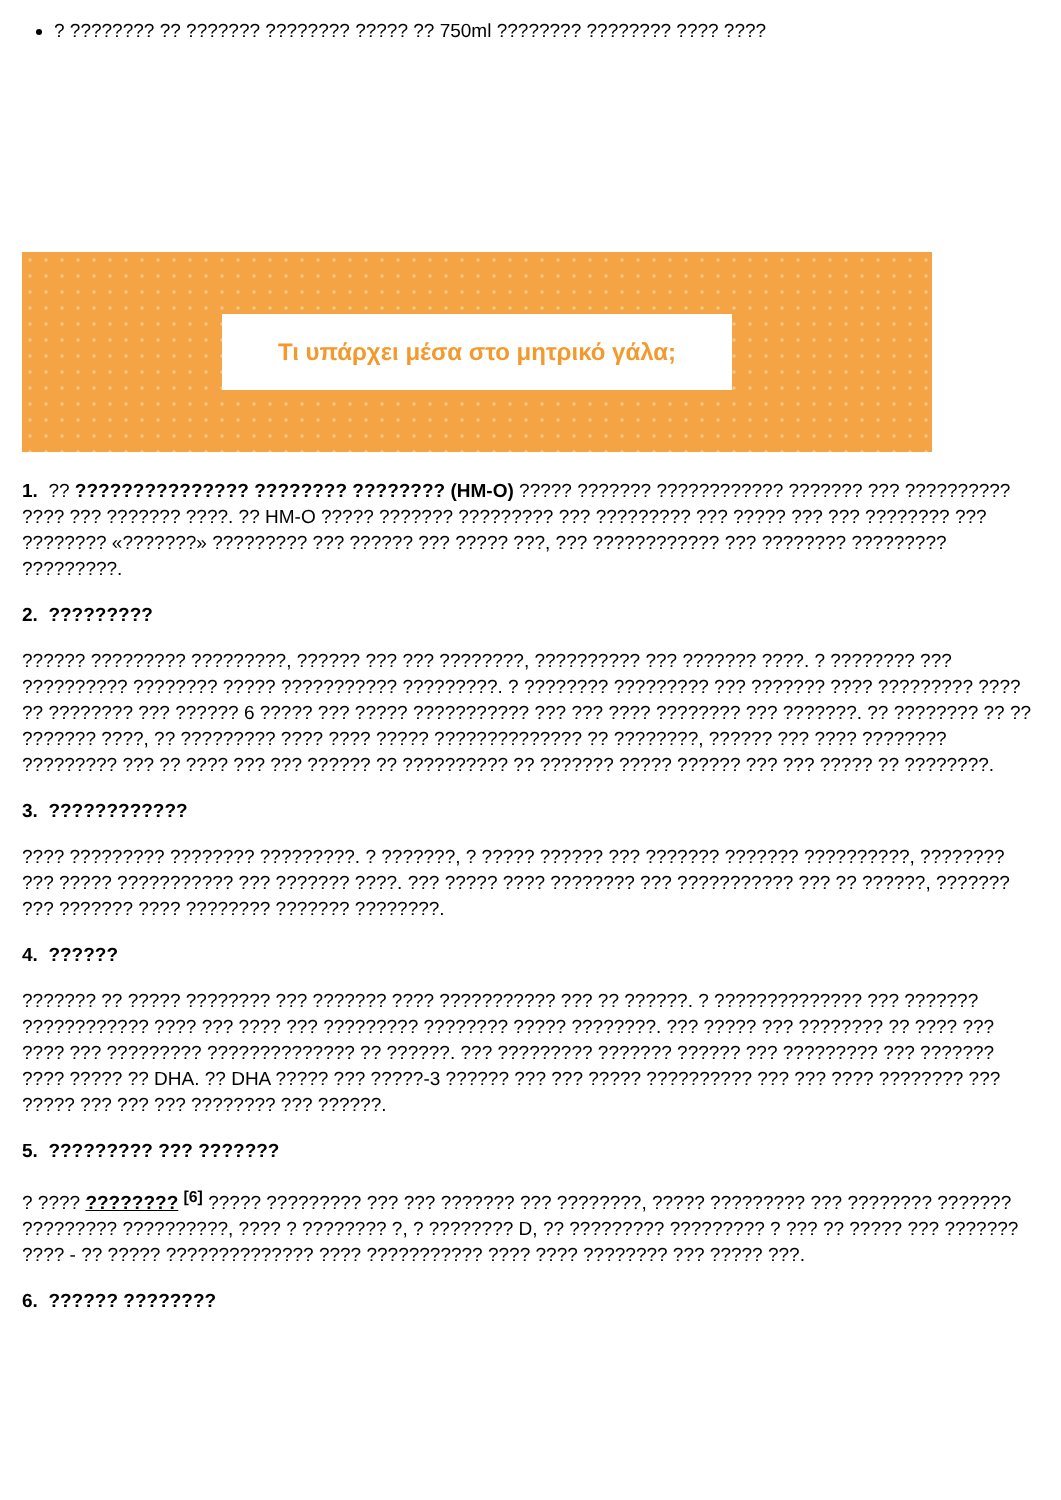? ???????? ?? ??????? ???????? ????? ?? 750ml ???????? ???????? ???? ????
Τι υπάρχει μέσα στο μητρικό γάλα;
1. ?? ??????????????? ???????? ???????? (HM-O) ????? ??????? ???????????? ??????? ??? ?????????? ???? ??? ??????? ????. ?? HM-O ????? ??????? ????????? ??? ????????? ??? ????? ??? ??? ???????? ??? ???????? «???????» ????????? ??? ?????? ??? ????? ???, ??? ???????????? ??? ???????? ????????? ?????????.
2. ?????????
?????? ????????? ?????????, ?????? ??? ??? ????????, ?????????? ??? ??????? ????. ? ???????? ??? ?????????? ???????? ????? ??????????? ?????????. ? ???????? ????????? ??? ??????? ???? ????????? ???? ?? ???????? ??? ?????? 6 ????? ??? ????? ??????????? ??? ??? ???? ???????? ??? ???????. ?? ???????? ?? ?? ??????? ????, ?? ????????? ???? ???? ????? ?????????????? ?? ????????, ?????? ??? ???? ???????? ????????? ??? ?? ???? ??? ??? ?????? ?? ?????????? ?? ??????? ????? ?????? ??? ??? ????? ?? ????????.
3. ????????????
???? ????????? ???????? ?????????. ? ???????, ? ????? ?????? ??? ??????? ??????? ??????????, ???????? ??? ????? ??????????? ??? ??????? ????. ??? ????? ???? ???????? ??? ??????????? ??? ?? ??????, ??????? ??? ??????? ???? ???????? ??????? ????????.
4. ??????
??????? ?? ????? ???????? ??? ??????? ???? ??????????? ??? ?? ??????. ? ?????????????? ??? ??????? ???????????? ???? ??? ???? ??? ????????? ???????? ????? ????????. ??? ????? ??? ???????? ?? ???? ??? ???? ??? ????????? ?????????????? ?? ??????. ??? ????????? ??????? ?????? ??? ????????? ??? ??????? ???? ????? ?? DHA. ?? DHA ????? ??? ?????-3 ?????? ??? ??? ????? ?????????? ??? ??? ???? ???????? ??? ????? ??? ??? ??? ???????? ??? ??????.
5. ????????? ??? ???????
? ???? ???????? <sup>[6]</sup> ????? ????????? ??? ??? ??????? ??? ????????, ????? ????????? ??? ???????? ??????? ????????? ??????????, ???? ? ???????? ?, ? ???????? D, ?? ????????? ????????? ? ??? ?? ????? ??? ??????? ???? - ?? ????? ?????????????? ???? ??????????? ???? ???? ???????? ??? ????? ???.
6. ?????? ????????